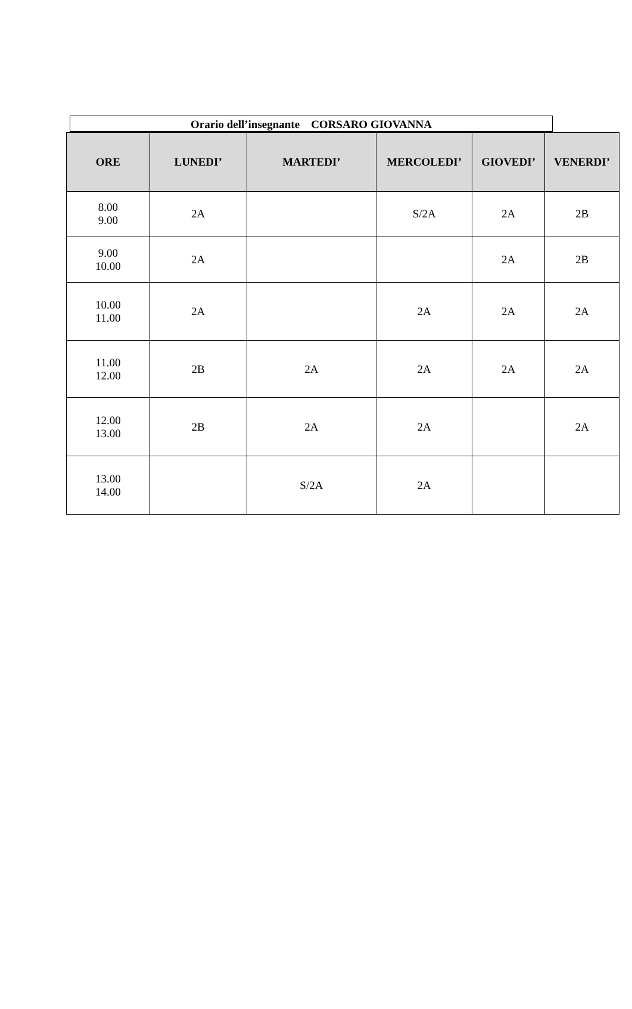Orario dell’insegnante CORSARO GIOVANNA
| ORE | LUNEDI’ | MARTEDI’ | MERCOLEDI’ | GIOVEDI’ | VENERDI’ |
| --- | --- | --- | --- | --- | --- |
| 8.00 9.00 | 2A | | S/2A | 2A | 2B |
| 9.00 10.00 | 2A | | | 2A | 2B |
| 10.00 11.00 | 2A | | 2A | 2A | 2A |
| 11.00 12.00 | 2B | 2A | 2A | 2A | 2A |
| 12.00 13.00 | 2B | 2A | 2A | | 2A |
| 13.00 14.00 | | S/2A | 2A | | |